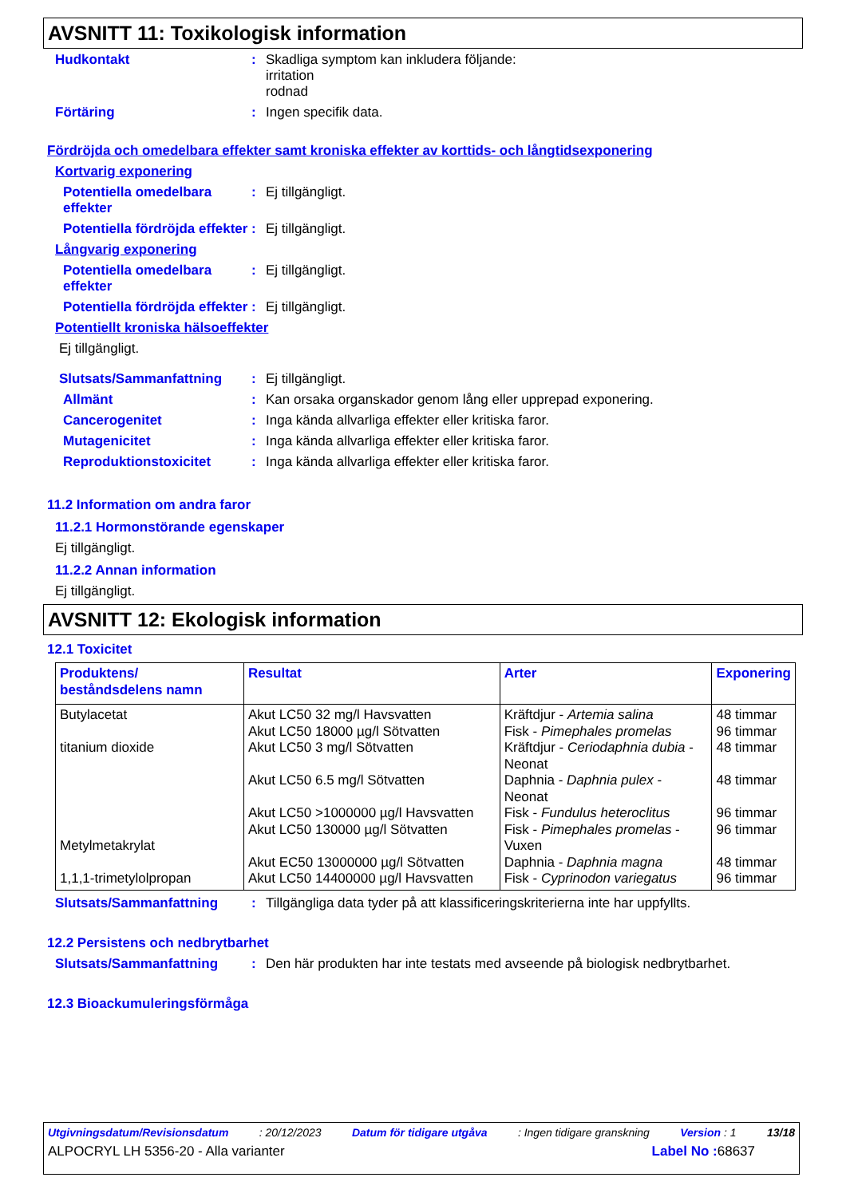AVSNITT 11: Toxikologisk information
Hudkontakt : Skadliga symptom kan inkludera följande:
irritation
rodnad
Förtäring : Ingen specifik data.
Fördröjda och omedelbara effekter samt kroniska effekter av korttids- och långtidsexponering
Kortvarig exponering
Potentiella omedelbara effekter
: Ej tillgängligt.
Potentiella fördröjda effekter
: Ej tillgängligt.
Långvarig exponering
Potentiella omedelbara effekter
: Ej tillgängligt.
Potentiella fördröjda effekter
: Ej tillgängligt.
Potentiellt kroniska hälsoeffekter
Ej tillgängligt.
Slutsats/Sammanfattning : Ej tillgängligt.
Allmänt : Kan orsaka organskador genom lång eller upprepad exponering.
Cancerogenitet : Inga kända allvarliga effekter eller kritiska faror.
Mutagenicitet : Inga kända allvarliga effekter eller kritiska faror.
Reproduktionstoxicitet : Inga kända allvarliga effekter eller kritiska faror.
11.2 Information om andra faror
11.2.1 Hormonstörande egenskaper
Ej tillgängligt.
11.2.2 Annan information
Ej tillgängligt.
AVSNITT 12: Ekologisk information
12.1 Toxicitet
| Produktens/ beståndsdelens namn | Resultat | Arter | Exponering |
| --- | --- | --- | --- |
| Butylacetat titanium dioxide Metylmetakrylat 1,1,1-trimetylolpropan | Akut LC50 32 mg/l Havsvatten Akut LC50 18000 µg/l Sötvatten Akut LC50 3 mg/l Sötvatten Akut LC50 6.5 mg/l Sötvatten Akut LC50 >1000000 µg/l Havsvatten Akut LC50 130000 µg/l Sötvatten Akut EC50 13000000 µg/l Sötvatten Akut LC50 14400000 µg/l Havsvatten | Kräftdjur - Artemia salina Fisk - Pimephales promelas Kräftdjur - Ceriodaphnia dubia - Neonat Daphnia - Daphnia pulex - Neonat Fisk - Fundulus heteroclitus Fisk - Pimephales promelas - Vuxen Daphnia - Daphnia magna Fisk - Cyprinodon variegatus | 48 timmar 96 timmar 48 timmar 48 timmar 96 timmar 96 timmar 48 timmar 96 timmar |
Slutsats/Sammanfattning : Tillgängliga data tyder på att klassificeringskriterierna inte har uppfyllts.
12.2 Persistens och nedbrytbarhet
Slutsats/Sammanfattning : Den här produkten har inte testats med avseende på biologisk nedbrytbarhet.
12.3 Bioackumuleringsförmåga
Utgivningsdatum/Revisionsdatum: 20/12/2023 Datum för tidigare utgåva: Ingen tidigare granskning Version : 1 13/18
ALPOCRYL LH 5356-20 - Alla varianter Label No : 68637